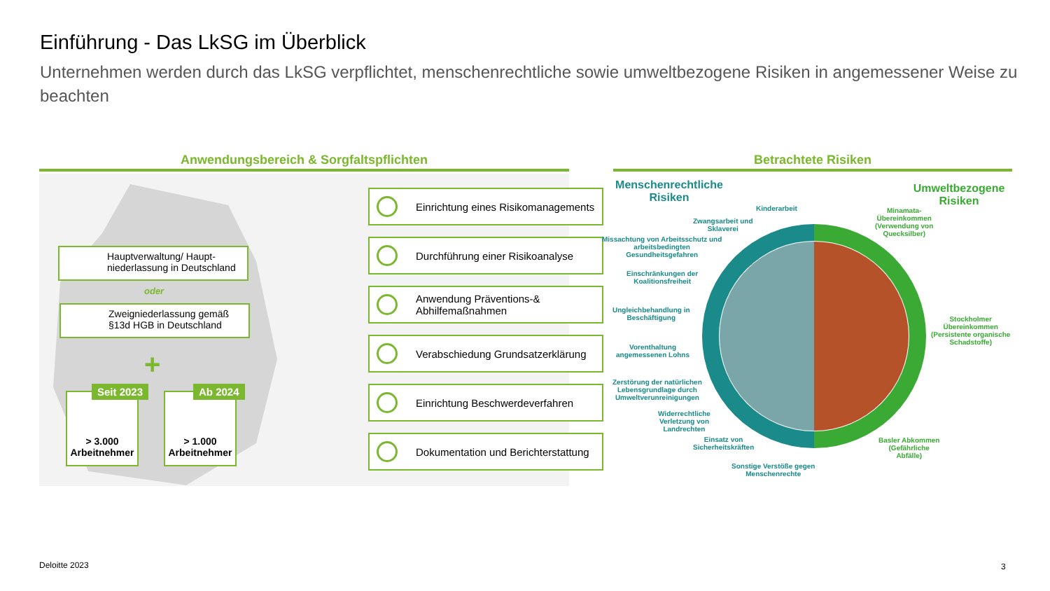Einführung - Das LkSG im Überblick
Unternehmen werden durch das LkSG verpflichtet, menschenrechtliche sowie umweltbezogene Risiken in angemessener Weise zu beachten
Anwendungsbereich & Sorgfaltspflichten Betrachtete Risiken
Hauptverwaltung/ Haupt-niederlassung in Deutschland
oder
Zweigniederlassung gemäß §13d HGB in Deutschland
+
> 3.000 Arbeitnehmer
Seit 2023
> 1.000 Arbeitnehmer
Ab 2024
Einrichtung eines Risikomanagements
Durchführung einer Risikoanalyse
Anwendung Präventions-& Abhilfemaßnahmen
Verabschiedung Grundsatzerklärung
Einrichtung Beschwerdeverfahren
Dokumentation und Berichterstattung
Menschenrechtliche Risiken
Umweltbezogene Risiken
Kinderarbeit
Zwangsarbeit und
Sklaverei
Missachtung von Arbeitsschutz und
arbeitsbedingten
Gesundheitsgefahren
Einschränkungen der
Koalitionsfreiheit
Ungleichbehandlung in
Beschäftigung
Vorenthaltung
angemessenen Lohns
Zerstörung der natürlichen
Lebensgrundlage durch
Umweltverunreinigungen
Widerrechtliche
Verletzung von
Landrechten
Einsatz von
Sicherheitskräften
Sonstige Verstöße gegen
Menschenrechte
Minamata-
Übereinkommen
(Verwendung von
Quecksilber)
Stockholmer
Übereinkommen
(Persistente organische
Schadstoffe)
Basler Abkommen
(Gefährliche
Abfälle)
Deloitte 2023 3